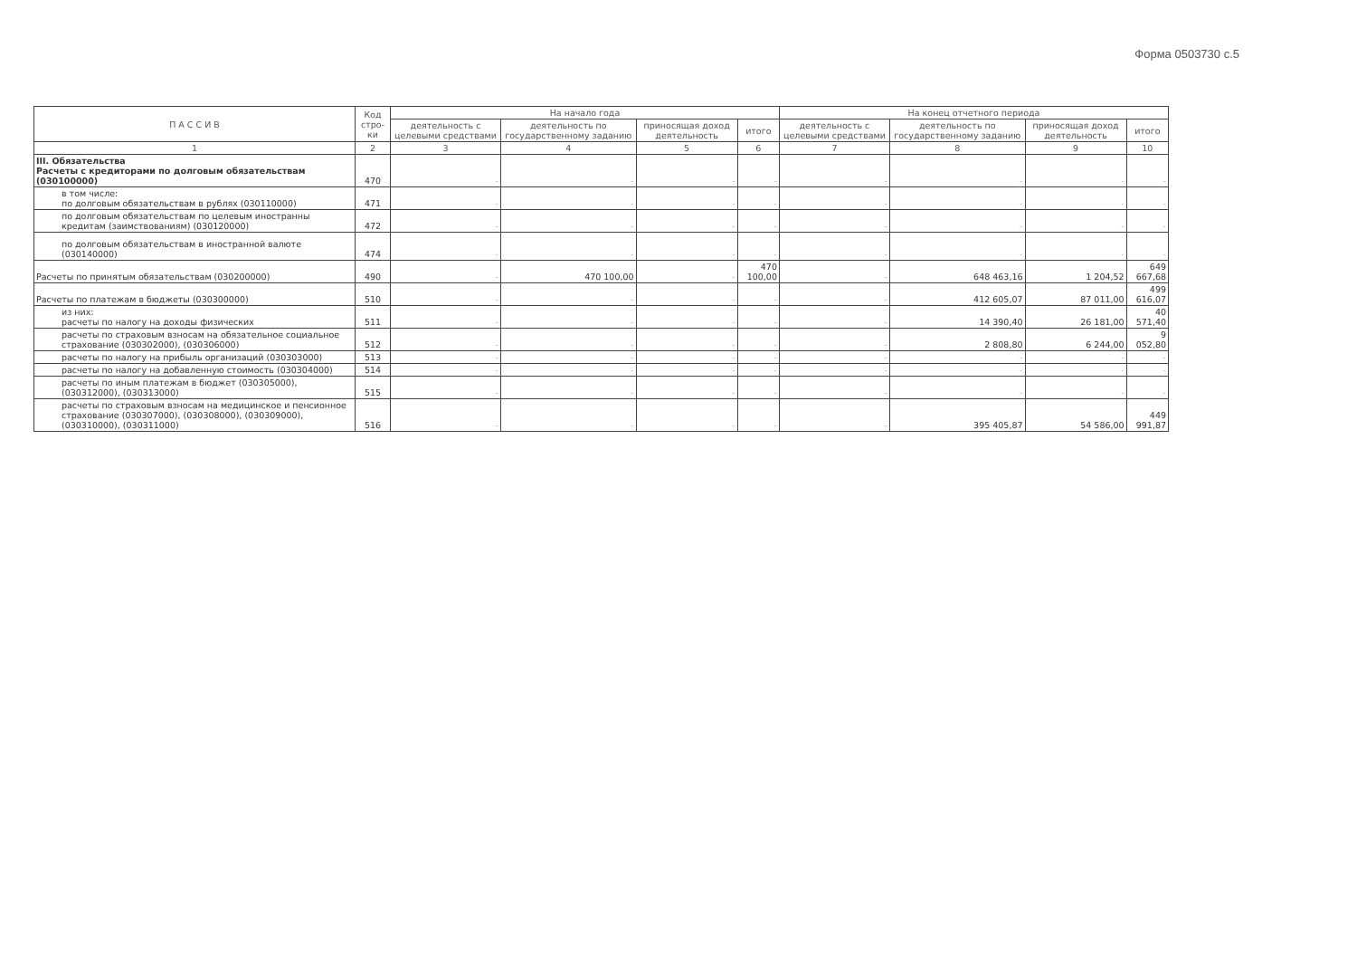Форма 0503730 с.5
| П А С С И В | Код стро-ки | На начало года | | | | На конец отчетного периода | | | |
| --- | --- | --- | --- | --- | --- | --- | --- | --- | --- |
| | | деятельность с целевыми средствами | деятельность по государственному заданию | приносящая доход деятельность | итого | деятельность с целевыми средствами | деятельность по государственному заданию | приносящая доход деятельность | итого |
| 1 | 2 | 3 | 4 | 5 | 6 | 7 | 8 | 9 | 10 |
| III. Обязательства Расчеты с кредиторами по долговым обязательствам (030100000) | 470 | - | - | - | - | - | - | - | - |
| в том числе: по долговым обязательствам в рублях (030110000) | 471 | - | - | - | - | - | - | - | - |
| по долговым обязательствам по целевым иностранны кредитам (заимствованиям) (030120000) | 472 | - | - | - | - | - | - | - | - |
| по долговым обязательствам в иностранной валюте (030140000) | 474 | - | - | - | - | - | - | - | - |
| Расчеты по принятым обязательствам (030200000) | 490 | - | 470 100,00 | - | 470 100,00 | - | 648 463,16 | 1 204,52 | 649 667,68 |
| Расчеты по платежам в бюджеты (030300000) | 510 | - | - | - | - | - | 412 605,07 | 87 011,00 | 499 616,07 |
| из них: расчеты по налогу на доходы физических | 511 | - | - | - | - | - | 14 390,40 | 26 181,00 | 40 571,40 |
| расчеты по страховым взносам на обязательное социальное страхование (030302000), (030306000) | 512 | - | - | - | - | - | 2 808,80 | 6 244,00 | 9 052,80 |
| расчеты по налогу на прибыль организаций (030303000) | 513 | - | - | - | - | - | - | - | - |
| расчеты по налогу на добавленную стоимость (030304000) | 514 | - | - | - | - | - | - | - | - |
| расчеты по иным платежам в бюджет (030305000), (030312000), (030313000) | 515 | - | - | - | - | - | - | - | - |
| расчеты по страховым взносам на медицинское и пенсионное страхование (030307000), (030308000), (030309000), (030310000), (030311000) | 516 | - | - | - | - | - | 395 405,87 | 54 586,00 | 449 991,87 |